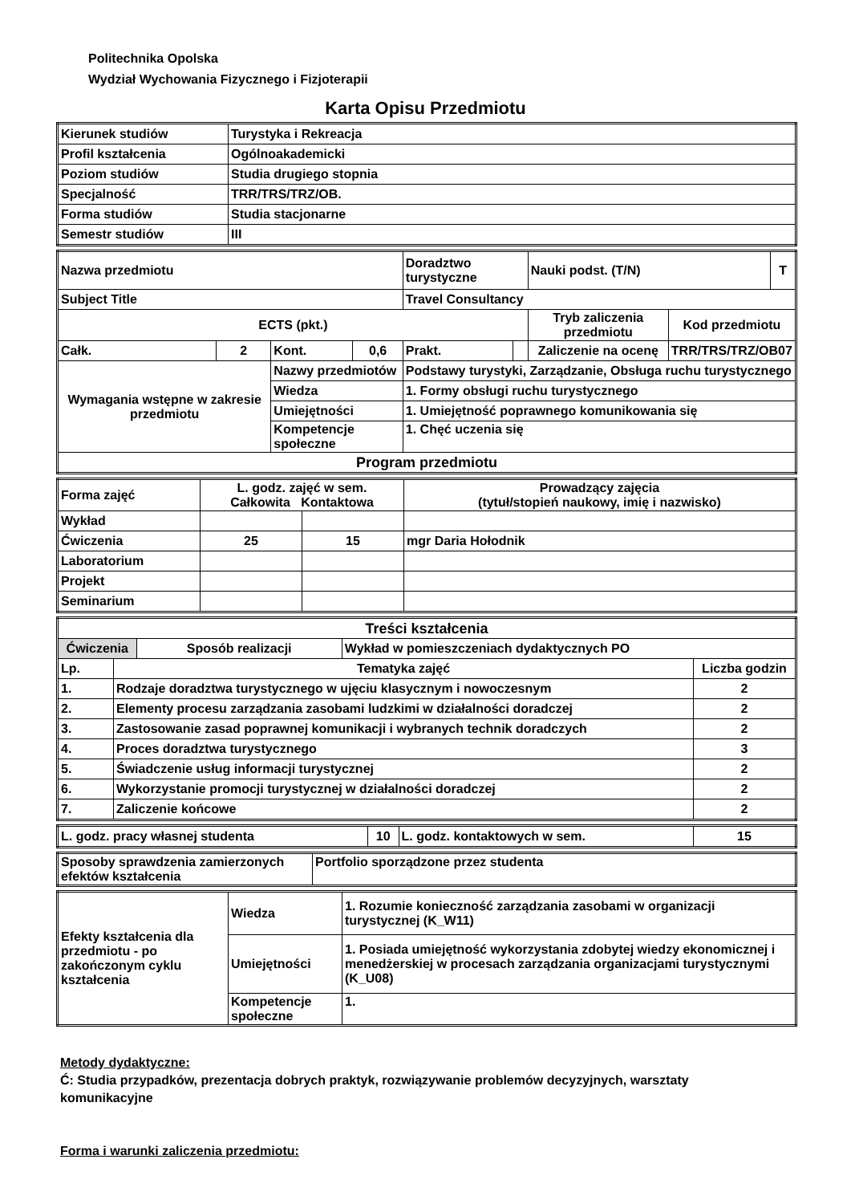Politechnika Opolska
Wydział Wychowania Fizycznego i Fizjoterapii
Karta Opisu Przedmiotu
| Kierunek studiów | Turystyka i Rekreacja |
| Profil kształcenia | Ogólnoakademicki |
| Poziom studiów | Studia drugiego stopnia |
| Specjalność | TRR/TRS/TRZ/OB. |
| Forma studiów | Studia stacjonarne |
| Semestr studiów | III |
| Nazwa przedmiotu | | | | Doradztwo turystyczne | | | Nauki podst. (T/N) | | T |
| Subject Title | | | | Travel Consultancy | | | | | |
| ECTS (pkt.) | | | | | | Tryb zaliczenia przedmiotu | | Kod przedmiotu | |
| Całk. | 2 | Kont. | 0,6 | Prakt. | | Zaliczenie na ocenę | | TRR/TRS/TRZ/OB07 | |
| Wymagania wstępne w zakresie przedmiotu | | Nazwy przedmiotów | | Podstawy turystyki, Zarządzanie, Obsługa ruchu turystycznego | | | | | |
| | | Wiedza | | 1. Formy obsługi ruchu turystycznego | | | | | |
| | | Umiejętności | | 1. Umiejętność poprawnego komunikowania się | | | | | |
| | | Kompetencje społeczne | | 1. Chęć uczenia się | | | | | |
| Program przedmiotu | | | | | | | | | |
| Forma zajęć | L. godz. zajęć w sem. Całkowita Kontaktowa | | Prowadzący zajęcia (tytuł/stopień naukowy, imię i nazwisko) |
| Wykład | | | |
| Ćwiczenia | 25 | 15 | mgr Daria Hołodnik |
| Laboratorium | | | |
| Projekt | | | |
| Seminarium | | | |
| Treści kształcenia | | | | |
| Ćwiczenia | | Sposób realizacji | Wykład w pomieszczeniach dydaktycznych PO | |
| Lp. | Tematyka zajęć | | | Liczba godzin |
| 1. | Rodzaje doradztwa turystycznego w ujęciu klasycznym i nowoczesnym | | | 2 |
| 2. | Elementy procesu zarządzania zasobami ludzkimi w działalności doradczej | | | 2 |
| 3. | Zastosowanie zasad poprawnej komunikacji i wybranych technik doradczych | | | 2 |
| 4. | Proces doradztwa turystycznego | | | 3 |
| 5. | Świadczenie usług informacji turystycznej | | | 2 |
| 6. | Wykorzystanie promocji turystycznej w działalności doradczej | | | 2 |
| 7. | Zaliczenie końcowe | | | 2 |
| L. godz. pracy własnej studenta | 10 | L. godz. kontaktowych w sem. | 15 |
| Sposoby sprawdzenia zamierzonych efektów kształcenia | Portfolio sporządzone przez studenta |
| Efekty kształcenia dla przedmiotu - po zakończonym cyklu kształcenia | Wiedza | 1. Rozumie konieczność zarządzania zasobami w organizacji turystycznej (K_W11) |
| | Umiejętności | 1. Posiada umiejętność wykorzystania zdobytej wiedzy ekonomicznej i menedżerskiej w procesach zarządzania organizacjami turystycznymi (K_U08) |
| | Kompetencje społeczne | 1. |
Metody dydaktyczne:
Ć: Studia przypadków, prezentacja dobrych praktyk, rozwiązywanie problemów decyzyjnych, warsztaty komunikacyjne
Forma i warunki zaliczenia przedmiotu: